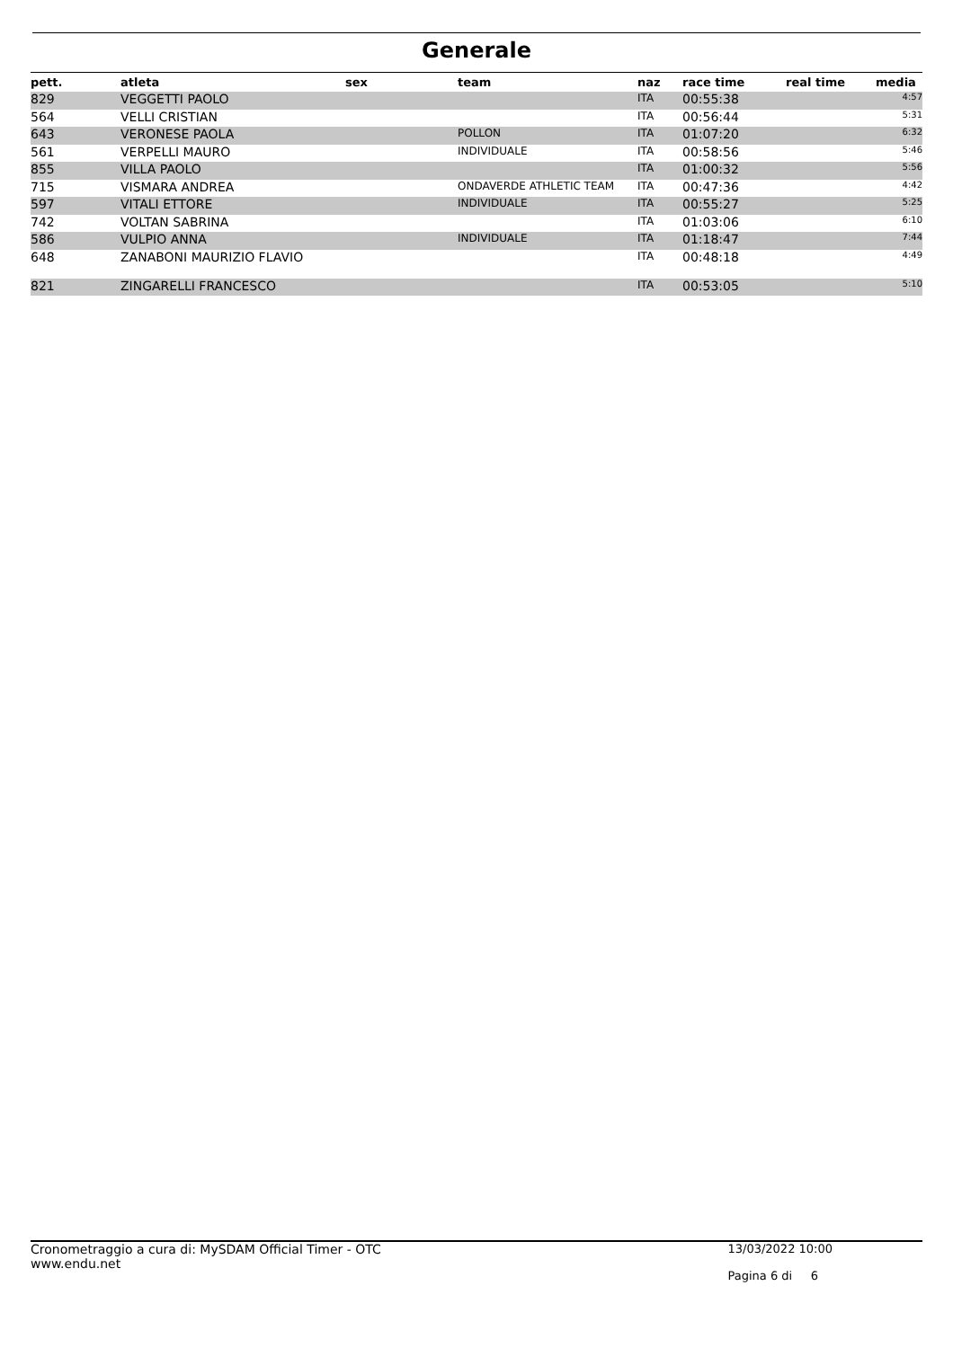Generale
| pett. | atleta | sex | team | naz | race time | real time | media |
| --- | --- | --- | --- | --- | --- | --- | --- |
| 829 | VEGGETTI PAOLO | | | ITA | 00:55:38 | | 4:57 |
| 564 | VELLI CRISTIAN | | | ITA | 00:56:44 | | 5:31 |
| 643 | VERONESE PAOLA | | POLLON | ITA | 01:07:20 | | 6:32 |
| 561 | VERPELLI MAURO | | INDIVIDUALE | ITA | 00:58:56 | | 5:46 |
| 855 | VILLA PAOLO | | | ITA | 01:00:32 | | 5:56 |
| 715 | VISMARA ANDREA | | ONDAVERDE ATHLETIC TEAM | ITA | 00:47:36 | | 4:42 |
| 597 | VITALI ETTORE | | INDIVIDUALE | ITA | 00:55:27 | | 5:25 |
| 742 | VOLTAN SABRINA | | | ITA | 01:03:06 | | 6:10 |
| 586 | VULPIO ANNA | | INDIVIDUALE | ITA | 01:18:47 | | 7:44 |
| 648 | ZANABONI MAURIZIO FLAVIO | | | ITA | 00:48:18 | | 4:49 |
| 821 | ZINGARELLI FRANCESCO | | | ITA | 00:53:05 | | 5:10 |
Cronometraggio a cura di: MySDAM Official Timer - OTC
www.endu.net
13/03/2022 10:00
Pagina 6 di 6